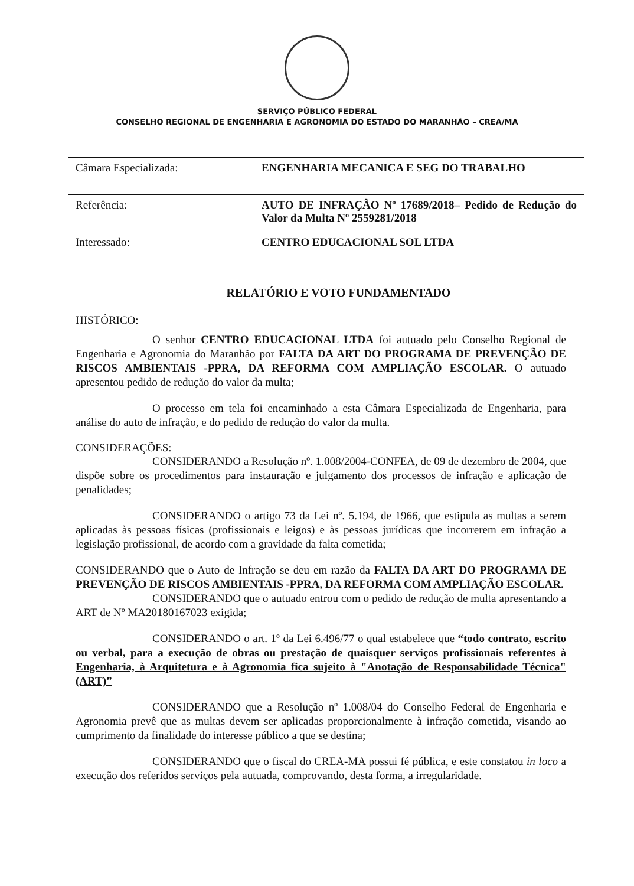SERVIÇO PÚBLICO FEDERAL
CONSELHO REGIONAL DE ENGENHARIA E AGRONOMIA DO ESTADO DO MARANHÃO – CREA/MA
| Câmara Especializada: | ENGENHARIA MECANICA E SEG DO TRABALHO |
| Referência: | AUTO DE INFRAÇÃO Nº 17689/2018– Pedido de Redução do Valor da Multa Nº 2559281/2018 |
| Interessado: | CENTRO EDUCACIONAL SOL LTDA |
RELATÓRIO E VOTO FUNDAMENTADO
HISTÓRICO:
O senhor CENTRO EDUCACIONAL LTDA foi autuado pelo Conselho Regional de Engenharia e Agronomia do Maranhão por FALTA DA ART DO PROGRAMA DE PREVENÇÃO DE RISCOS AMBIENTAIS -PPRA, DA REFORMA COM AMPLIAÇÃO ESCOLAR. O autuado apresentou pedido de redução do valor da multa;
O processo em tela foi encaminhado a esta Câmara Especializada de Engenharia, para análise do auto de infração, e do pedido de redução do valor da multa.
CONSIDERAÇÕES:
CONSIDERANDO a Resolução nº. 1.008/2004-CONFEA, de 09 de dezembro de 2004, que dispõe sobre os procedimentos para instauração e julgamento dos processos de infração e aplicação de penalidades;
CONSIDERANDO o artigo 73 da Lei nº. 5.194, de 1966, que estipula as multas a serem aplicadas às pessoas físicas (profissionais e leigos) e às pessoas jurídicas que incorrerem em infração a legislação profissional, de acordo com a gravidade da falta cometida;
CONSIDERANDO que o Auto de Infração se deu em razão da FALTA DA ART DO PROGRAMA DE PREVENÇÃO DE RISCOS AMBIENTAIS -PPRA, DA REFORMA COM AMPLIAÇÃO ESCOLAR.
CONSIDERANDO que o autuado entrou com o pedido de redução de multa apresentando a ART de Nº MA20180167023 exigida;
CONSIDERANDO o art. 1º da Lei 6.496/77 o qual estabelece que “todo contrato, escrito ou verbal, para a execução de obras ou prestação de quaisquer serviços profissionais referentes à Engenharia, à Arquitetura e à Agronomia fica sujeito à "Anotação de Responsabilidade Técnica" (ART)”
CONSIDERANDO que a Resolução nº 1.008/04 do Conselho Federal de Engenharia e Agronomia prevê que as multas devem ser aplicadas proporcionalmente à infração cometida, visando ao cumprimento da finalidade do interesse público a que se destina;
CONSIDERANDO que o fiscal do CREA-MA possui fé pública, e este constatou in loco a execução dos referidos serviços pela autuada, comprovando, desta forma, a irregularidade.